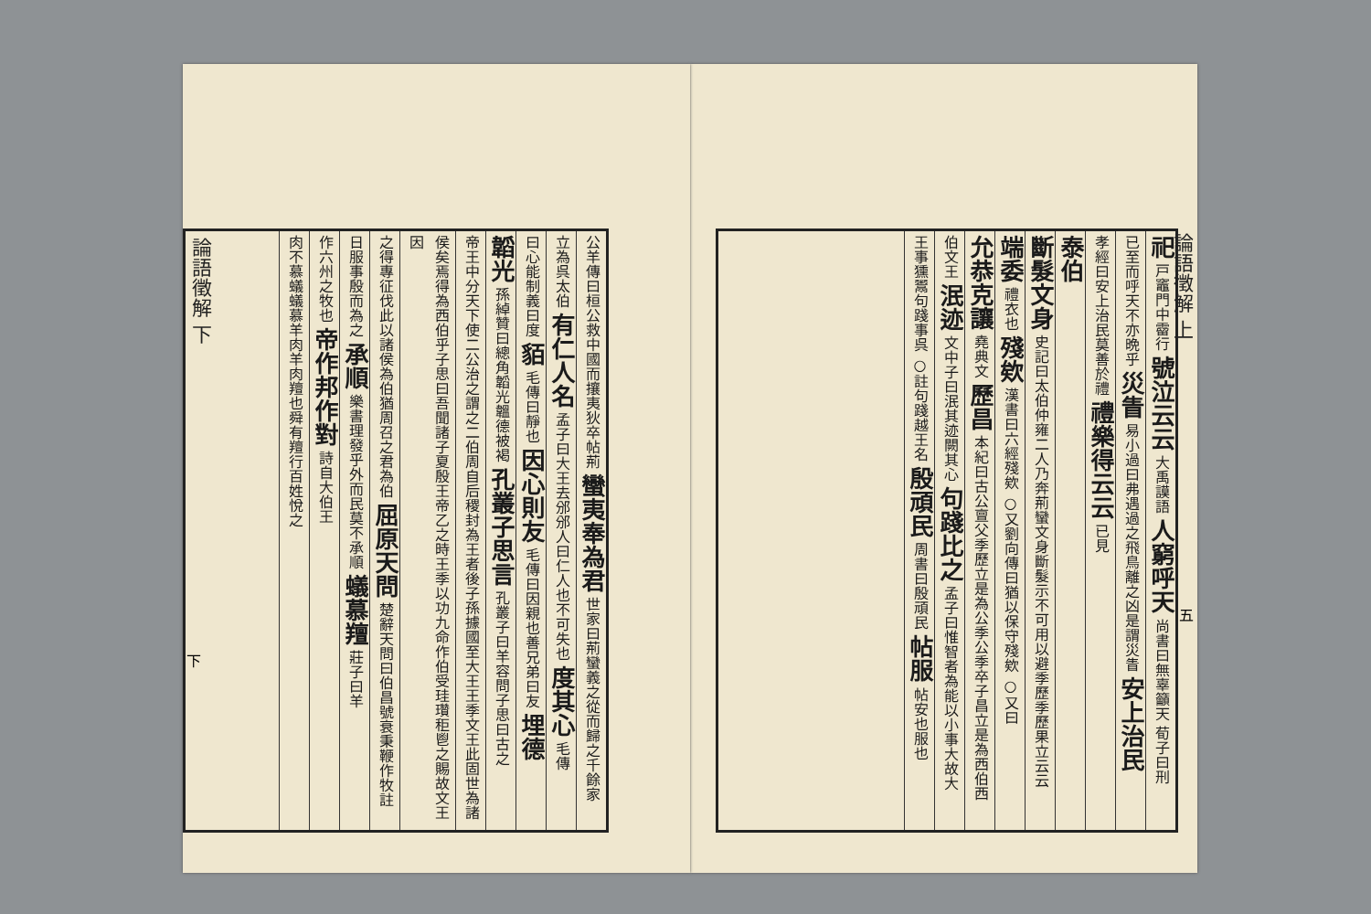論語徵解 上
五
祀 戸竈門中霤行 號泣云云 大禹謨語 人窮呼天 尚書曰無辜籲天 荀子曰刑
已至而呼天不亦晩乎 災眚 易小過曰弗遇過之飛鳥離之凶是謂災眚 安上治民
孝經曰安上治民莫善於禮 禮樂得云云 已見
泰伯
斷髮文身 史記曰太伯仲雍二人乃奔荊蠻文身斷髮示不可用以避季歷季歷果立云云
端委 禮衣也 殘欸 漢書曰六經殘欸 ○又劉向傳曰猶以保守殘欸 ○又曰
允恭克讓 堯典文 歷昌 本紀曰古公亶父季歷立是為公季公季卒子昌立是為西伯西
伯文王 泯迹 文中子曰泯其迹闕其心 句踐比之 孟子曰惟智者為能以小事大故大
王事獯鬻句踐事呉 ○註句踐越王名 殷頑民 周書曰殷頑民 帖服 帖安也服也
論語徵解 下
下
公羊傳曰桓公救中國而攘夷狄卒帖荊 蠻夷奉為君 世家曰荊蠻義之從而歸之千餘家
立為呉太伯 有仁人名 孟子曰大王去邠邠人曰仁人也不可失也 度其心 毛傳
曰心能制義曰度 貊 毛傳曰靜也 因心則友 毛傳曰因親也善兄弟曰友 埋德
韜光 孫綽贊曰總角韜光韞德被褐 孔叢子思言 孔叢子曰羊容問子思曰古之
帝王中分天下使二公治之謂之二伯周自后稷封為王者後子孫據國至大王王季文王此固世為諸
侯矣焉得為西伯乎子思曰吾聞諸子夏殷王帝乙之時王季以功九命作伯受珪瓚秬鬯之賜故文王因
之得專征伐此以諸侯為伯猶周召之君為伯 屈原天問 楚辭天問曰伯昌號衰秉鞭作牧註
日服事殷而為之 承順 樂書理發乎外而民莫不承順 蟻慕羶 莊子曰羊
作六州之牧也 帝作邦作對 詩自大伯王
肉不慕蟻蟻慕羊肉羊肉羶也舜有羶行百姓悅之